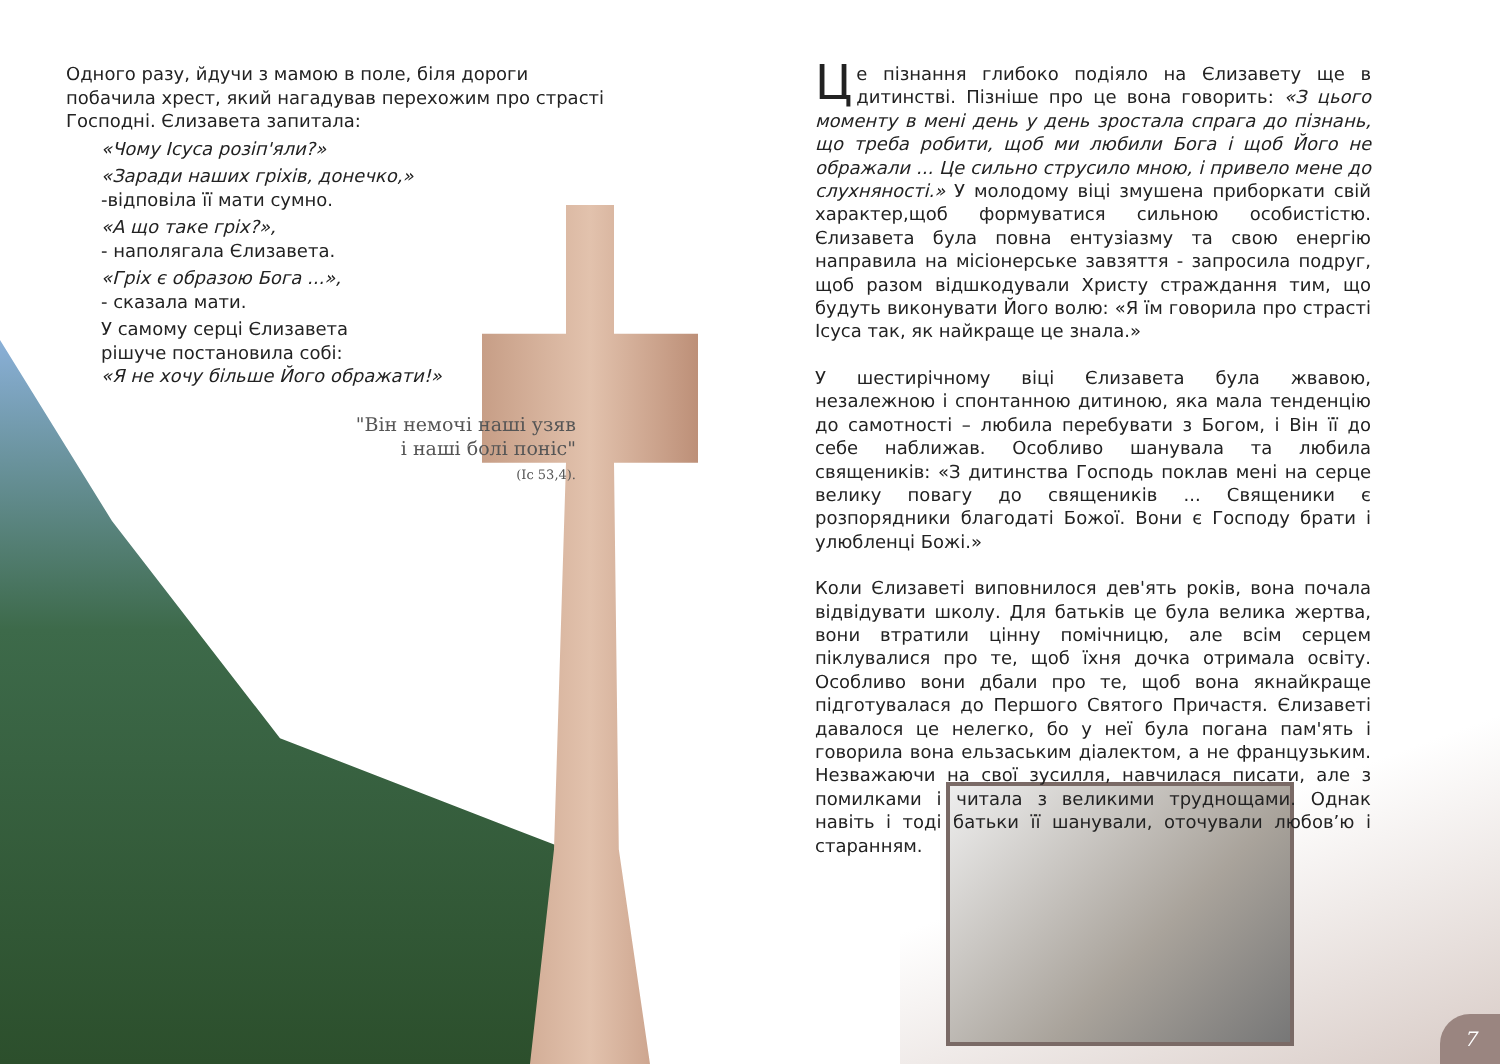Одного разу, йдучи з мамою в поле, біля дороги побачила хрест, який нагадував перехожим про страсті Господні. Єлизавета запитала:
«Чому Ісуса розіп'яли?»
«Заради наших гріхів, донечко,»
-відповіла її мати сумно.
«А що таке гріх?»,
- наполягала Єлизавета.
«Гріх є образою Бога ...»,
- сказала мати.
У самому серці Єлизавета
рішуче постановила собі:
«Я не хочу більше Його ображати!»
"Він немочі наші узяв
і наші болі поніс"
(Іс 53,4).
Це пізнання глибоко подіяло на Єлизавету ще в дитинстві. Пізніше про це вона говорить: «З цього моменту в мені день у день зростала спрага до пізнань, що треба робити, щоб ми любили Бога і щоб Його не ображали ... Це сильно струсило мною, і привело мене до слухняності.» У молодому віці змушена приборкати свій характер,щоб формуватися сильною особистістю. Єлизавета була повна ентузіазму та свою енергію направила на місіонерське завзяття - запросила подруг, щоб разом відшкодували Христу страждання тим, що будуть виконувати Його волю: «Я їм говорила про страсті Ісуса так, як найкраще це знала.»
У шестирічному віці Єлизавета була жвавою, незалежною і спонтанною дитиною, яка мала тенденцію до самотності – любила перебувати з Богом, і Він її до себе наближав. Особливо шанувала та любила священиків: «З дитинства Господь поклав мені на серце велику повагу до священиків ... Священики є розпорядники благодаті Божої. Вони є Господу брати і улюбленці Божі.»
Коли Єлизаветі виповнилося дев'ять років, вона почала відвідувати школу. Для батьків це була велика жертва, вони втратили цінну помічницю, але всім серцем піклувалися про те, щоб їхня дочка отримала освіту. Особливо вони дбали про те, щоб вона якнайкраще підготувалася до Першого Святого Причастя. Єлизаветі давалося це нелегко, бо у неї була погана пам'ять і говорила вона ельзаським діалектом, а не французьким. Незважаючи на свої зусилля, навчилася писати, але з помилками і читала з великими труднощами. Однак навіть і тоді батьки її шанували, оточували любов’ю і старанням.
7